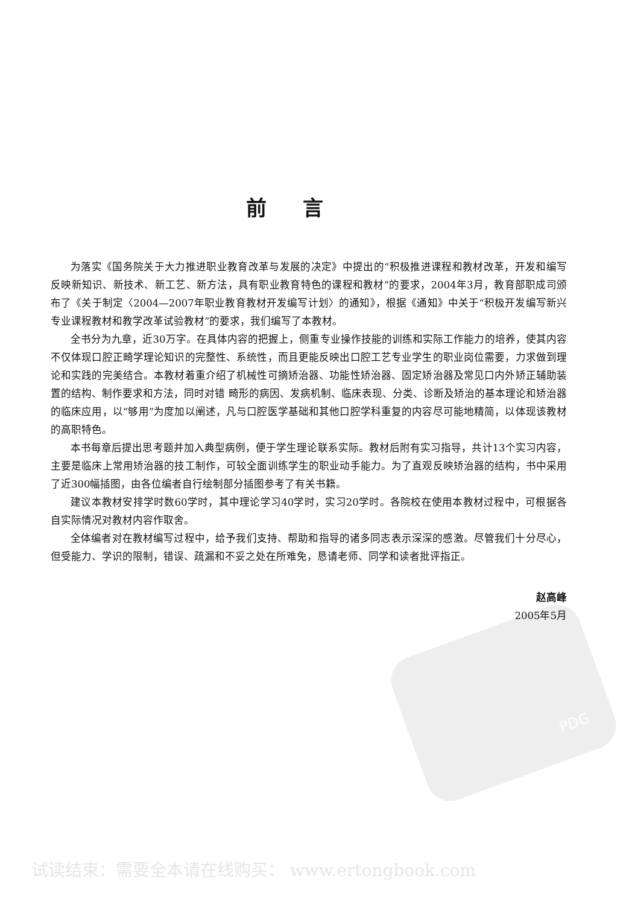PDG
前言
为落实《国务院关于大力推进职业教育改革与发展的决定》中提出的“积极推进课程和教材改革，开发和编写反映新知识、新技术、新工艺、新方法，具有职业教育特色的课程和教材”的要求，2004年3月，教育部职成司颁布了《关于制定〈2004—2007年职业教育教材开发编写计划〉的通知》，根据《通知》中关于“积极开发编写新兴专业课程教材和教学改革试验教材”的要求，我们编写了本教材。
全书分为九章，近30万字。在具体内容的把握上，侧重专业操作技能的训练和实际工作能力的培养，使其内容不仅体现口腔正畸学理论知识的完整性、系统性，而且更能反映出口腔工艺专业学生的职业岗位需要，力求做到理论和实践的完美结合。本教材着重介绍了机械性可摘矫治器、功能性矫治器、固定矫治器及常见口内外矫正辅助装置的结构、制作要求和方法，同时对错 畸形的病因、发病机制、临床表现、分类、诊断及矫治的基本理论和矫治器的临床应用，以“够用”为度加以阐述，凡与口腔医学基础和其他口腔学科重复的内容尽可能地精简，以体现该教材的高职特色。
本书每章后提出思考题并加入典型病例，便于学生理论联系实际。教材后附有实习指导，共计13个实习内容，主要是临床上常用矫治器的技工制作，可较全面训练学生的职业动手能力。为了直观反映矫治器的结构，书中采用了近300幅插图，由各位编者自行绘制部分插图参考了有关书籍。
建议本教材安排学时数60学时，其中理论学习40学时，实习20学时。各院校在使用本教材过程中，可根据各自实际情况对教材内容作取舍。
全体编者对在教材编写过程中，给予我们支持、帮助和指导的诸多同志表示深深的感激。尽管我们十分尽心，但受能力、学识的限制，错误、疏漏和不妥之处在所难免，恳请老师、同学和读者批评指正。
赵高峰
2005年5月
试读结束：需要全本请在线购买： www.ertongbook.com